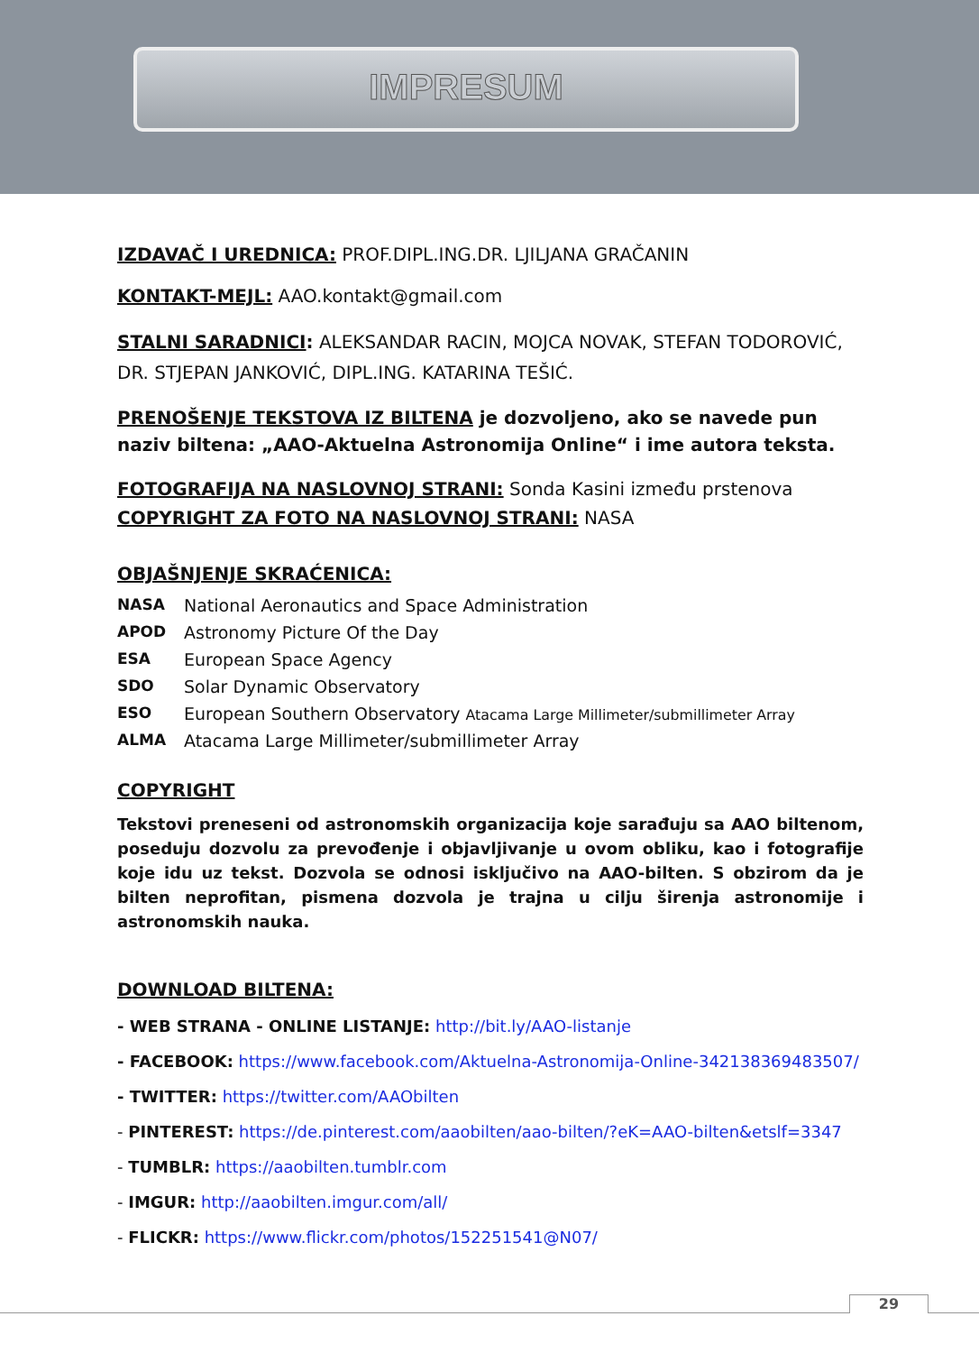IMPRESUM
IZDAVAČ I UREDNICA: PROF.DIPL.ING.DR. LJILJANA GRAČANIN
KONTAKT-MEJL: AAO.kontakt@gmail.com
STALNI SARADNICI: ALEKSANDAR RACIN, MOJCA NOVAK, STEFAN TODOROVIĆ,
DR. STJEPAN JANKOVIĆ, DIPL.ING. KATARINA TEŠIĆ.
PRENOŠENJE TEKSTOVA IZ BILTENA je dozvoljeno, ako se navede pun naziv biltena: „AAO-Aktuelna Astronomija Online“ i ime autora teksta.
FOTOGRAFIJA NA NASLOVNOJ STRANI: Sonda Kasini između prstenova
COPYRIGHT ZA FOTO NA NASLOVNOJ STRANI: NASA
OBJAŠNJENJE SKRAĆENICA:
NASA National Aeronautics and Space Administration
APOD Astronomy Picture Of the Day
ESA European Space Agency
SDO Solar Dynamic Observatory
ESO European Southern Observatory Atacama Large Millimeter/submillimeter Array
ALMA Atacama Large Millimeter/submillimeter Array
COPYRIGHT
Tekstovi preneseni od astronomskih organizacija koje sarađuju sa AAO biltenom, poseduju dozvolu za prevođenje i objavljivanje u ovom obliku, kao i fotografije koje idu uz tekst. Dozvola se odnosi isključivo na AAO-bilten. S obzirom da je bilten neprofitan, pismena dozvola je trajna u cilju širenja astronomije i astronomskih nauka.
DOWNLOAD BILTENA:
- WEB STRANA - ONLINE LISTANJE: http://bit.ly/AAO-listanje
- FACEBOOK: https://www.facebook.com/Aktuelna-Astronomija-Online-342138369483507/
- TWITTER: https://twitter.com/AAObilten
- PINTEREST: https://de.pinterest.com/aaobilten/aao-bilten/?eK=AAO-bilten&etslf=3347
- TUMBLR: https://aaobilten.tumblr.com
- IMGUR: http://aaobilten.imgur.com/all/
- FLICKR: https://www.flickr.com/photos/152251541@N07/
29